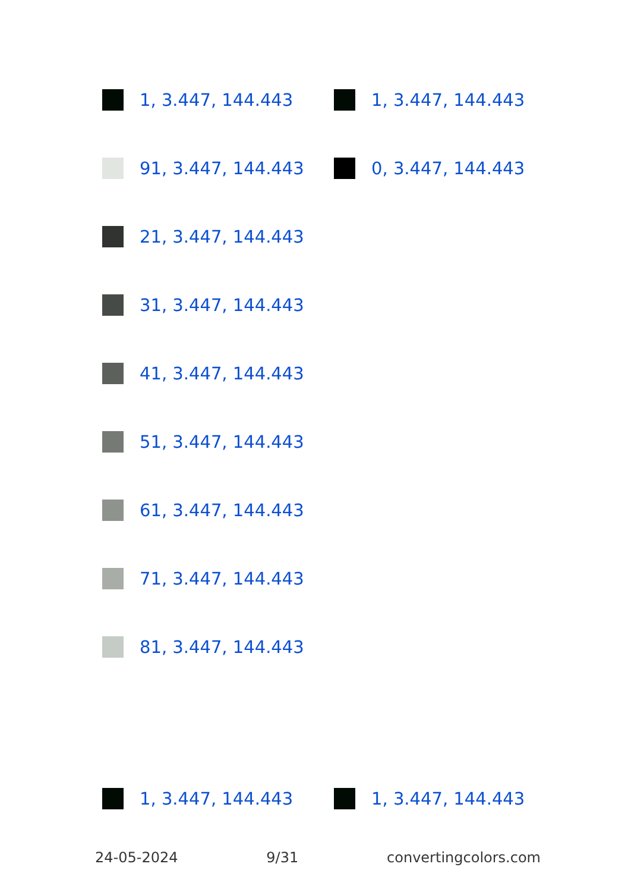1, 3.447, 144.443 1, 3.447, 144.443
91, 3.447, 144.443 0, 3.447, 144.443
21, 3.447, 144.443
31, 3.447, 144.443
41, 3.447, 144.443
51, 3.447, 144.443
61, 3.447, 144.443
71, 3.447, 144.443
81, 3.447, 144.443
1, 3.447, 144.443 1, 3.447, 144.443
24-05-2024 9/31 convertingcolors.com